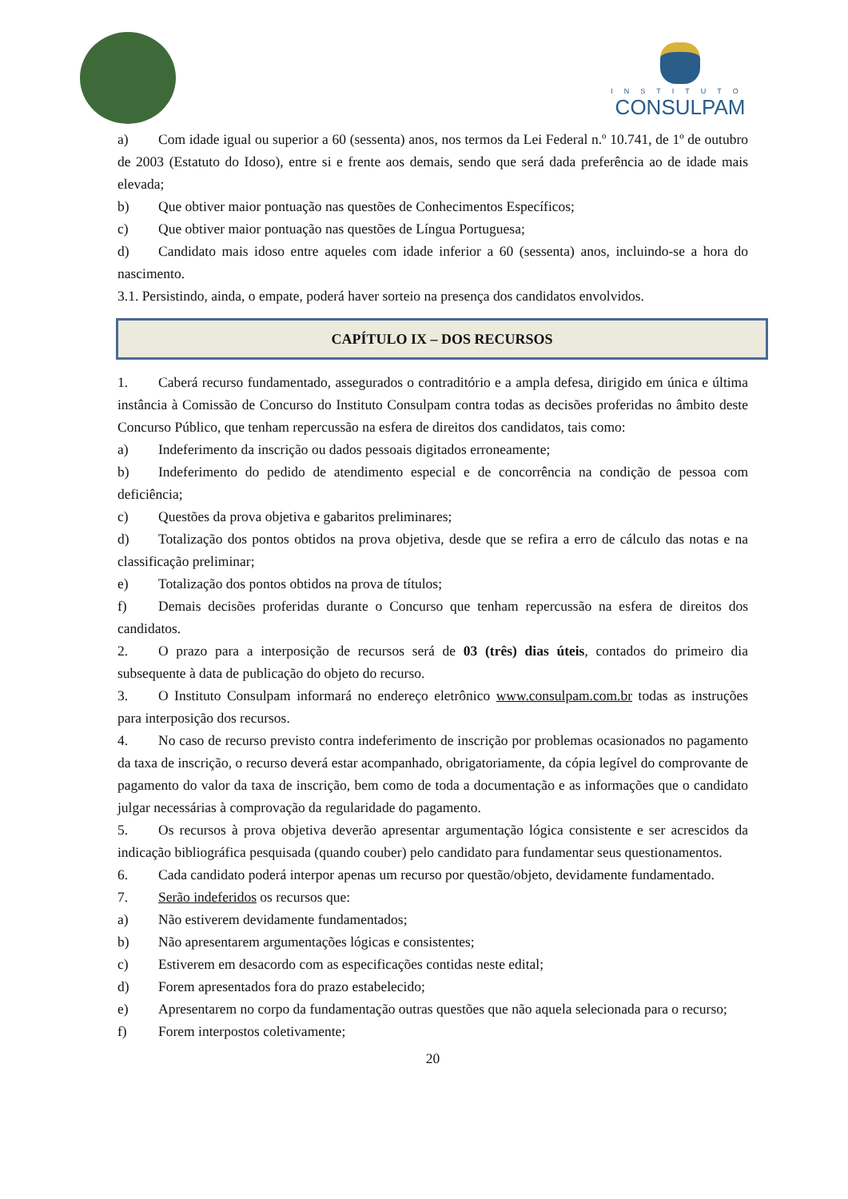INSTITUTO
CONSULPAM
a) Com idade igual ou superior a 60 (sessenta) anos, nos termos da Lei Federal n.º 10.741, de 1º de outubro de 2003 (Estatuto do Idoso), entre si e frente aos demais, sendo que será dada preferência ao de idade mais elevada;
b) Que obtiver maior pontuação nas questões de Conhecimentos Específicos;
c) Que obtiver maior pontuação nas questões de Língua Portuguesa;
d) Candidato mais idoso entre aqueles com idade inferior a 60 (sessenta) anos, incluindo-se a hora do nascimento.
3.1. Persistindo, ainda, o empate, poderá haver sorteio na presença dos candidatos envolvidos.
CAPÍTULO IX – DOS RECURSOS
1. Caberá recurso fundamentado, assegurados o contraditório e a ampla defesa, dirigido em única e última instância à Comissão de Concurso do Instituto Consulpam contra todas as decisões proferidas no âmbito deste Concurso Público, que tenham repercussão na esfera de direitos dos candidatos, tais como:
a) Indeferimento da inscrição ou dados pessoais digitados erroneamente;
b) Indeferimento do pedido de atendimento especial e de concorrência na condição de pessoa com deficiência;
c) Questões da prova objetiva e gabaritos preliminares;
d) Totalização dos pontos obtidos na prova objetiva, desde que se refira a erro de cálculo das notas e na classificação preliminar;
e) Totalização dos pontos obtidos na prova de títulos;
f) Demais decisões proferidas durante o Concurso que tenham repercussão na esfera de direitos dos candidatos.
2. O prazo para a interposição de recursos será de 03 (três) dias úteis, contados do primeiro dia subsequente à data de publicação do objeto do recurso.
3. O Instituto Consulpam informará no endereço eletrônico www.consulpam.com.br todas as instruções para interposição dos recursos.
4. No caso de recurso previsto contra indeferimento de inscrição por problemas ocasionados no pagamento da taxa de inscrição, o recurso deverá estar acompanhado, obrigatoriamente, da cópia legível do comprovante de pagamento do valor da taxa de inscrição, bem como de toda a documentação e as informações que o candidato julgar necessárias à comprovação da regularidade do pagamento.
5. Os recursos à prova objetiva deverão apresentar argumentação lógica consistente e ser acrescidos da indicação bibliográfica pesquisada (quando couber) pelo candidato para fundamentar seus questionamentos.
6. Cada candidato poderá interpor apenas um recurso por questão/objeto, devidamente fundamentado.
7. Serão indeferidos os recursos que:
a) Não estiverem devidamente fundamentados;
b) Não apresentarem argumentações lógicas e consistentes;
c) Estiverem em desacordo com as especificações contidas neste edital;
d) Forem apresentados fora do prazo estabelecido;
e) Apresentarem no corpo da fundamentação outras questões que não aquela selecionada para o recurso;
f) Forem interpostos coletivamente;
20